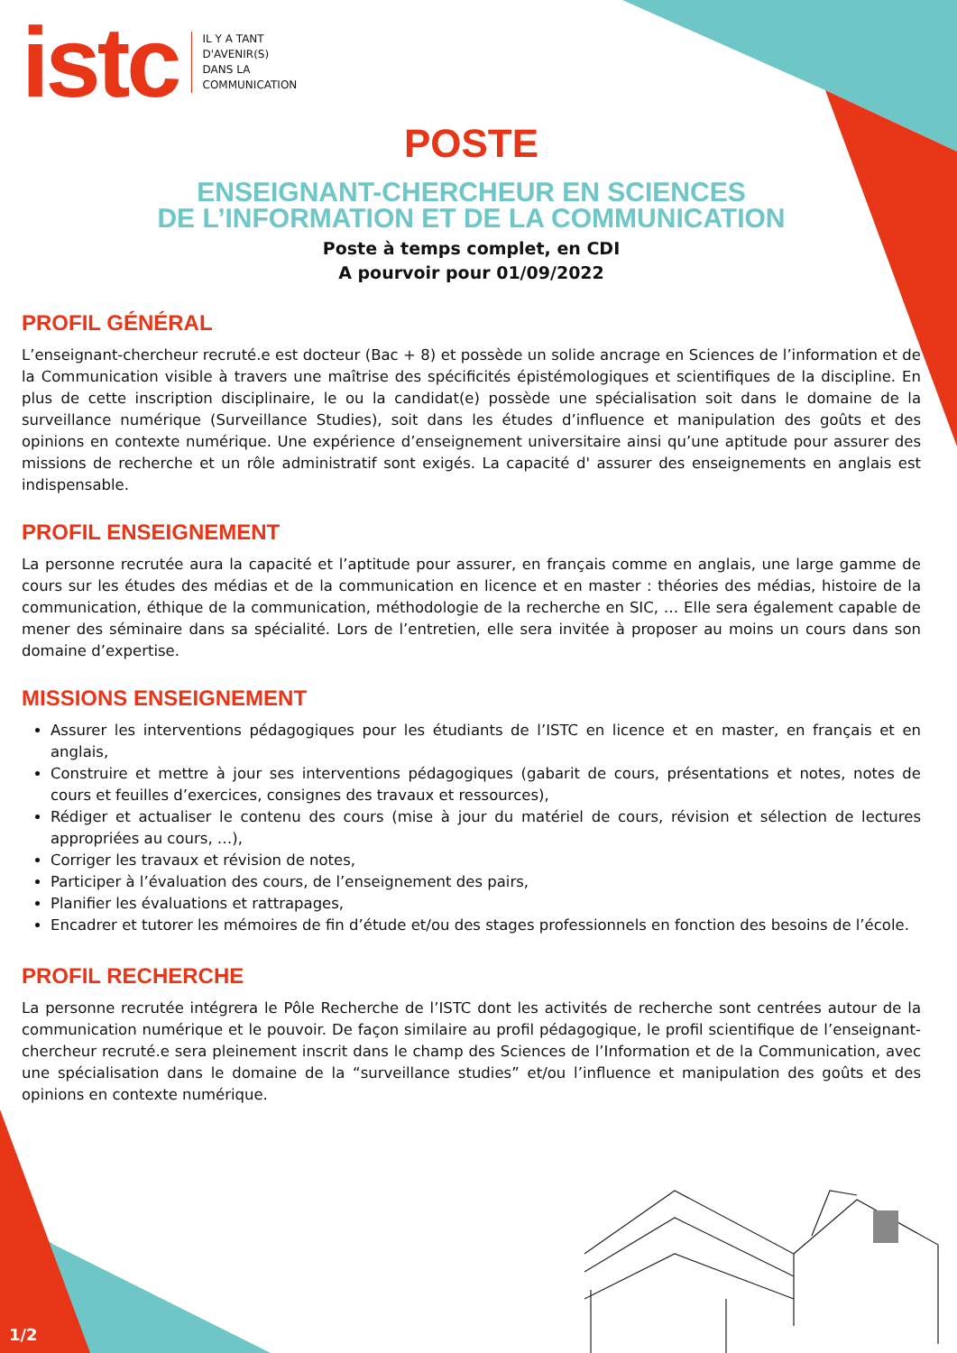istc
IL Y A TANT
D'AVENIR(S)
DANS LA
COMMUNICATION
POSTE
ENSEIGNANT-CHERCHEUR EN SCIENCES
DE L’INFORMATION ET DE LA COMMUNICATION
Poste à temps complet, en CDI
A pourvoir pour 01/09/2022
PROFIL GÉNÉRAL
L’enseignant-chercheur recruté.e est docteur (Bac + 8) et possède un solide ancrage en Sciences de l’information et de la Communication visible à travers une maîtrise des spécificités épistémologiques et scientifiques de la discipline. En plus de cette inscription disciplinaire, le ou la candidat(e) possède une spécialisation soit dans le domaine de la surveillance numérique (Surveillance Studies), soit dans les études d’influence et manipulation des goûts et des opinions en contexte numérique. Une expérience d’enseignement universitaire ainsi qu’une aptitude pour assurer des missions de recherche et un rôle administratif sont exigés. La capacité d' assurer des enseignements en anglais est indispensable.
PROFIL ENSEIGNEMENT
La personne recrutée aura la capacité et l’aptitude pour assurer, en français comme en anglais, une large gamme de cours sur les études des médias et de la communication en licence et en master : théories des médias, histoire de la communication, éthique de la communication, méthodologie de la recherche en SIC, … Elle sera également capable de mener des séminaire dans sa spécialité. Lors de l’entretien, elle sera invitée à proposer au moins un cours dans son domaine d’expertise.
MISSIONS ENSEIGNEMENT
Assurer les interventions pédagogiques pour les étudiants de l’ISTC en licence et en master, en français et en anglais,
Construire et mettre à jour ses interventions pédagogiques (gabarit de cours, présentations et notes, notes de cours et feuilles d’exercices, consignes des travaux et ressources),
Rédiger et actualiser le contenu des cours (mise à jour du matériel de cours, révision et sélection de lectures appropriées au cours, …),
Corriger les travaux et révision de notes,
Participer à l’évaluation des cours, de l’enseignement des pairs,
Planifier les évaluations et rattrapages,
Encadrer et tutorer les mémoires de fin d’étude et/ou des stages professionnels en fonction des besoins de l’école.
PROFIL RECHERCHE
La personne recrutée intégrera le Pôle Recherche de l’ISTC dont les activités de recherche sont centrées autour de la communication numérique et le pouvoir. De façon similaire au profil pédagogique, le profil scientifique de l’enseignant-chercheur recruté.e sera pleinement inscrit dans le champ des Sciences de l’Information et de la Communication, avec une spécialisation dans le domaine de la “surveillance studies” et/ou l’influence et manipulation des goûts et des opinions en contexte numérique.
1/2